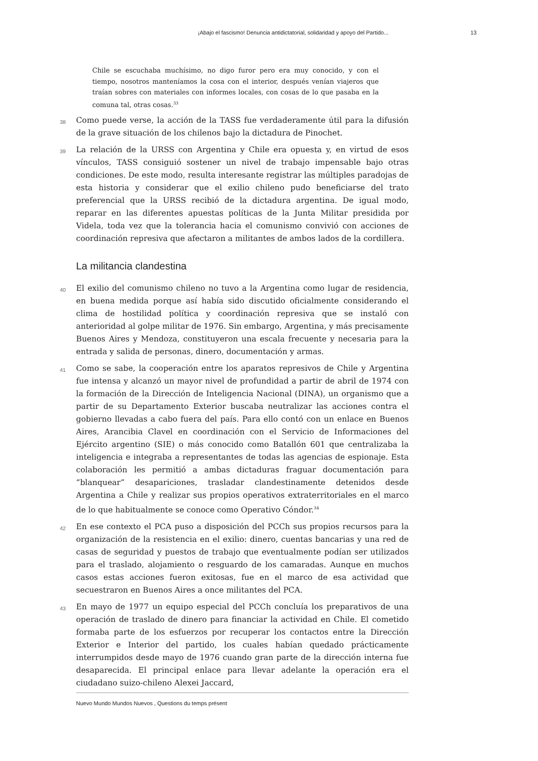¡Abajo el fascismo! Denuncia antidictatorial, solidaridad y apoyo del Partido... 13
Chile se escuchaba muchísimo, no digo furor pero era muy conocido, y con el tiempo, nosotros manteníamos la cosa con el interior, después venían viajeros que traían sobres con materiales con informes locales, con cosas de lo que pasaba en la comuna tal, otras cosas.<sup>33</sup>
38
Como puede verse, la acción de la TASS fue verdaderamente útil para la difusión de la grave situación de los chilenos bajo la dictadura de Pinochet.
39
La relación de la URSS con Argentina y Chile era opuesta y, en virtud de esos vínculos, TASS consiguió sostener un nivel de trabajo impensable bajo otras condiciones. De este modo, resulta interesante registrar las múltiples paradojas de esta historia y considerar que el exilio chileno pudo beneficiarse del trato preferencial que la URSS recibió de la dictadura argentina. De igual modo, reparar en las diferentes apuestas políticas de la Junta Militar presidida por Videla, toda vez que la tolerancia hacia el comunismo convivió con acciones de coordinación represiva que afectaron a militantes de ambos lados de la cordillera.
La militancia clandestina
40
El exilio del comunismo chileno no tuvo a la Argentina como lugar de residencia, en buena medida porque así había sido discutido oficialmente considerando el clima de hostilidad política y coordinación represiva que se instaló con anterioridad al golpe militar de 1976. Sin embargo, Argentina, y más precisamente Buenos Aires y Mendoza, constituyeron una escala frecuente y necesaria para la entrada y salida de personas, dinero, documentación y armas.
41
Como se sabe, la cooperación entre los aparatos represivos de Chile y Argentina fue intensa y alcanzó un mayor nivel de profundidad a partir de abril de 1974 con la formación de la Dirección de Inteligencia Nacional (DINA), un organismo que a partir de su Departamento Exterior buscaba neutralizar las acciones contra el gobierno llevadas a cabo fuera del país. Para ello contó con un enlace en Buenos Aires, Arancibia Clavel en coordinación con el Servicio de Informaciones del Ejército argentino (SIE) o más conocido como Batallón 601 que centralizaba la inteligencia e integraba a representantes de todas las agencias de espionaje. Esta colaboración les permitió a ambas dictaduras fraguar documentación para “blanquear” desapariciones, trasladar clandestinamente detenidos desde Argentina a Chile y realizar sus propios operativos extraterritoriales en el marco de lo que habitualmente se conoce como Operativo Cóndor.<sup>34</sup>
42
En ese contexto el PCA puso a disposición del PCCh sus propios recursos para la organización de la resistencia en el exilio: dinero, cuentas bancarias y una red de casas de seguridad y puestos de trabajo que eventualmente podían ser utilizados para el traslado, alojamiento o resguardo de los camaradas. Aunque en muchos casos estas acciones fueron exitosas, fue en el marco de esa actividad que secuestraron en Buenos Aires a once militantes del PCA.
43
En mayo de 1977 un equipo especial del PCCh concluía los preparativos de una operación de traslado de dinero para financiar la actividad en Chile. El cometido formaba parte de los esfuerzos por recuperar los contactos entre la Dirección Exterior e Interior del partido, los cuales habían quedado prácticamente interrumpidos desde mayo de 1976 cuando gran parte de la dirección interna fue desaparecida. El principal enlace para llevar adelante la operación era el ciudadano suizo-chileno Alexei Jaccard,
Nuevo Mundo Mundos Nuevos , Questions du temps présent